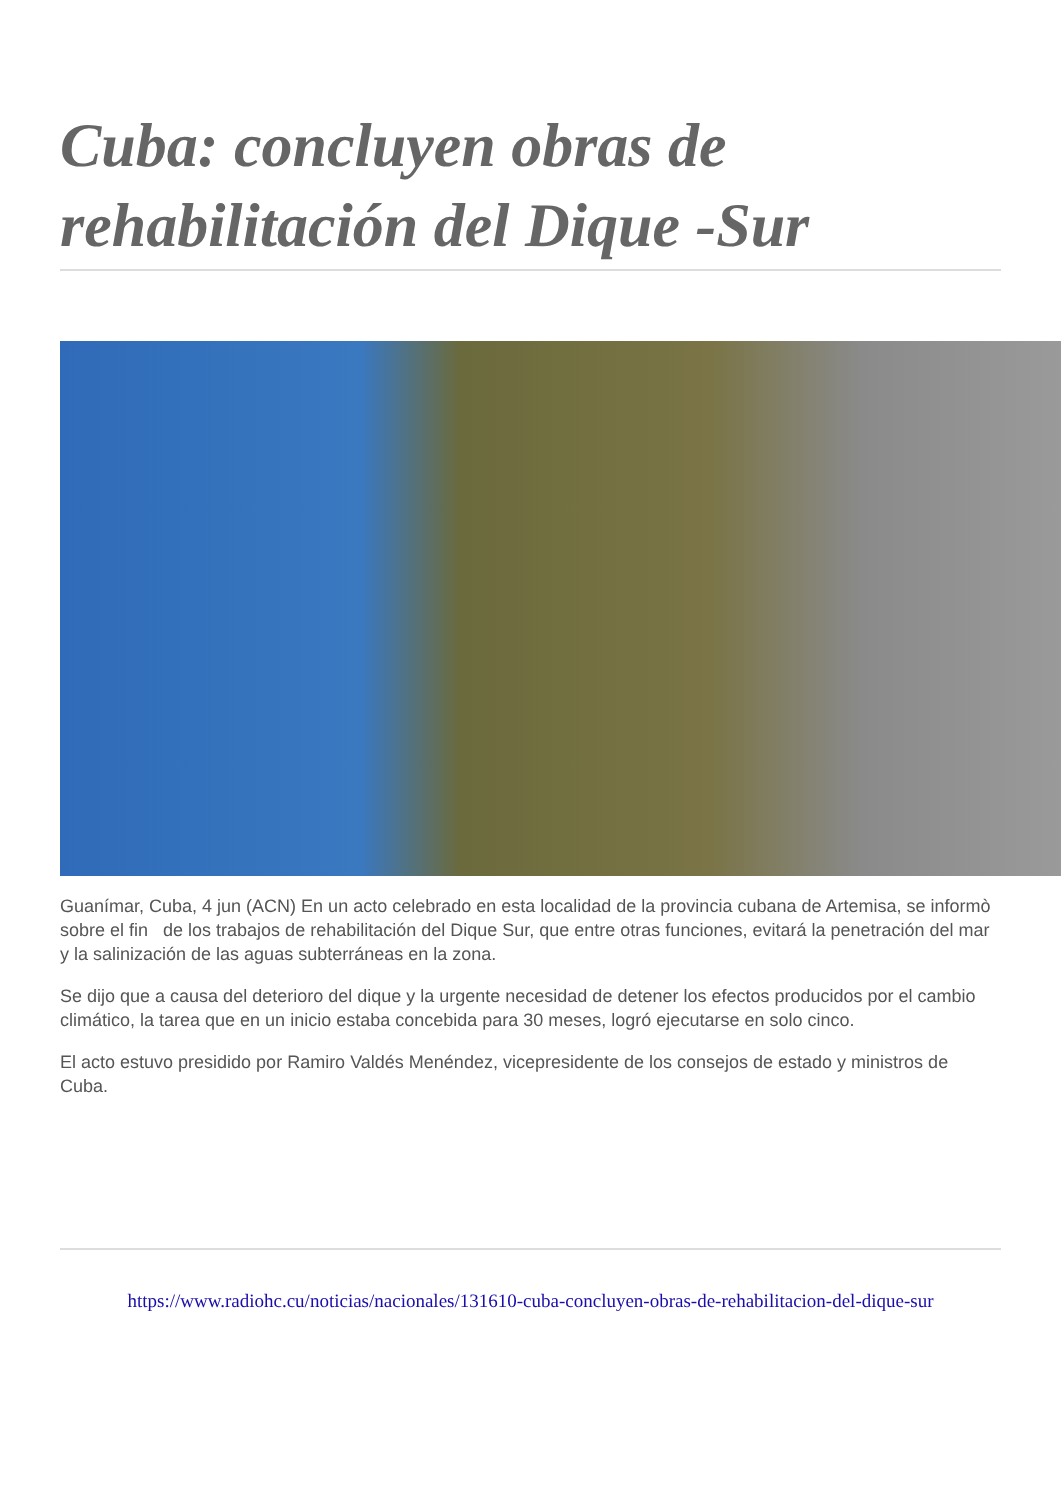Cuba: concluyen obras de rehabilitación del Dique -Sur
Guanímar, Cuba, 4 jun (ACN) En un acto celebrado en esta localidad de la provincia cubana de Artemisa, se informò sobre el fin de los trabajos de rehabilitación del Dique Sur, que entre otras funciones, evitará la penetración del mar y la salinización de las aguas subterráneas en la zona.
Se dijo que a causa del deterioro del dique y la urgente necesidad de detener los efectos producidos por el cambio climático, la tarea que en un inicio estaba concebida para 30 meses, logró ejecutarse en solo cinco.
El acto estuvo presidido por Ramiro Valdés Menéndez, vicepresidente de los consejos de estado y ministros de Cuba.
https://www.radiohc.cu/noticias/nacionales/131610-cuba-concluyen-obras-de-rehabilitacion-del-dique-sur